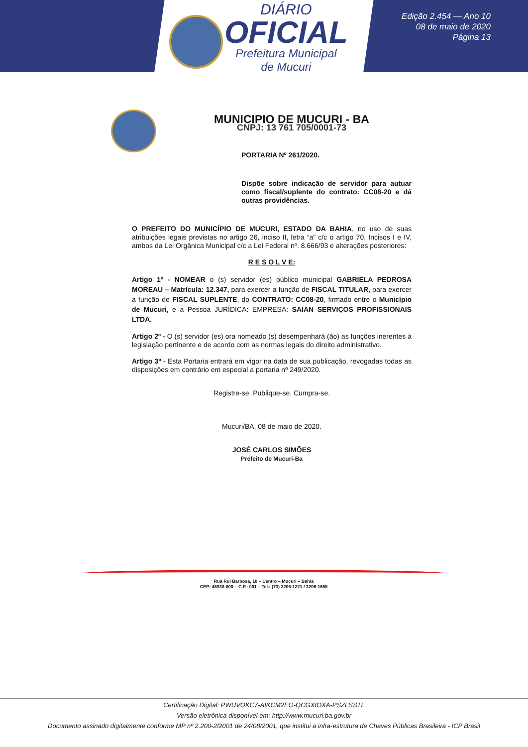DIÁRIO
OFICIAL
Prefeitura Municipal
de Mucuri
Edição 2.454 — Ano 10
08 de maio de 2020
Página 13
MUNICIPIO DE MUCURI - BA
CNPJ: 13 761 705/0001-73
PORTARIA Nº 261/2020.
Dispõe sobre indicação de servidor para autuar como fiscal/suplente do contrato: CC08-20 e dá outras providências.
O PREFEITO DO MUNICÍPIO DE MUCURI, ESTADO DA BAHIA, no uso de suas atribuições legais previstas no artigo 26, inciso II, letra “a” c/c o artigo 70, Incisos I e IV, ambos da Lei Orgânica Municipal c/c a Lei Federal nº. 8.666/93 e alterações posteriores:
R E S O L V E:
Artigo 1º - NOMEAR o (s) servidor (es) público municipal GABRIELA PEDROSA MOREAU – Matrícula: 12.347, para exercer a função de FISCAL TITULAR, para exercer a função de FISCAL SUPLENTE, do CONTRATO: CC08-20, firmado entre o Município de Mucuri, e a Pessoa JURÍDICA: EMPRESA: SAIAN SERVIÇOS PROFISSIONAIS LTDA.
Artigo 2º - O (s) servidor (es) ora nomeado (s) desempenhará (ão) as funções inerentes à legislação pertinente e de acordo com as normas legais do direito administrativo.
Artigo 3º - Esta Portaria entrará em vigor na data de sua publicação, revogadas todas as disposições em contrário em especial a portaria nº 249/2020.
Registre-se. Publique-se. Cumpra-se.
Mucuri/BA, 08 de maio de 2020.
JOSÉ CARLOS SIMÕES
Prefeito de Mucuri-Ba
Rua Rui Barbosa, 18 – Centro – Mucuri – Bahia
CEP: 45930-000 – C.P.: 001 – Tel.: (73) 3206-1221 / 3206-1655
Certificação Digital: PWUVOKC7-AIKCM2EO-QCGXIOXA-PSZLSSTL
Versão eletrônica disponível em: http://www.mucuri.ba.gov.br
Documento assinado digitalmente conforme MP nº 2.200-2/2001 de 24/08/2001, que institui a infra-estrutura de Chaves Públicas Brasileira - ICP Brasil